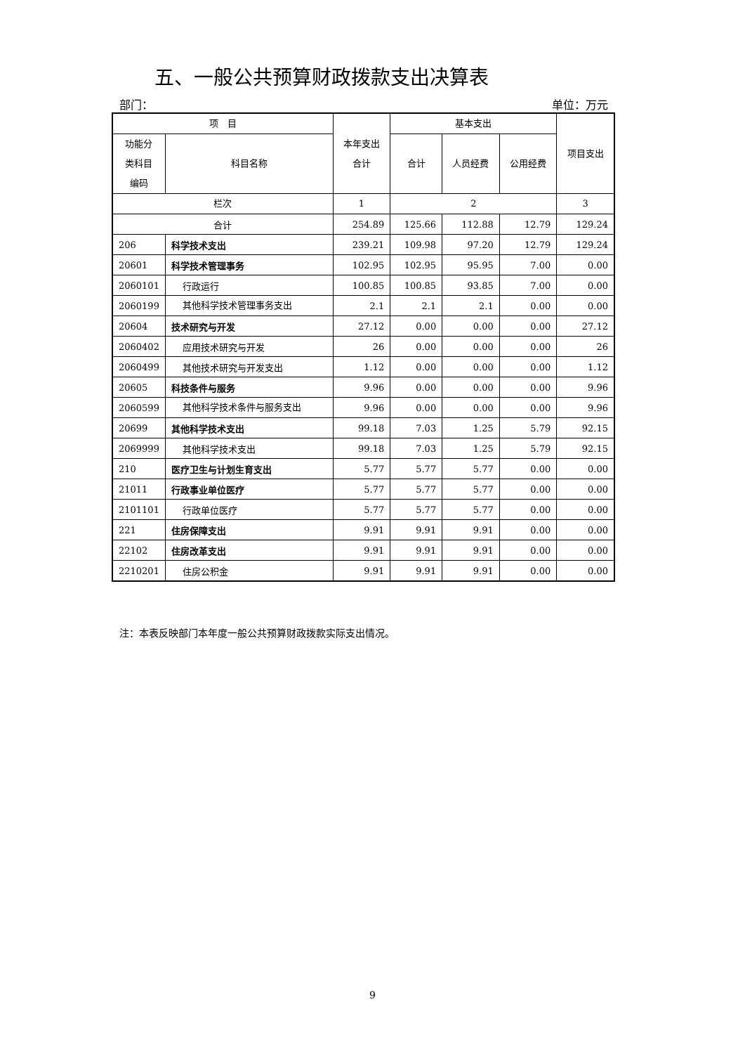五、一般公共预算财政拨款支出决算表
部门： 单位：万元
| 项 目 | | 本年支出 合计 | 基本支出 | | | 项目支出 |
| --- | --- | --- | --- | --- | --- | --- |
| 功能分 类科目 编码 | 科目名称 | | 合计 | 人员经费 | 公用经费 | |
| 栏次 | | 1 | 2 | | | 3 |
| 合计 | | 254.89 | 125.66 | 112.88 | 12.79 | 129.24 |
| 206 | 科学技术支出 | 239.21 | 109.98 | 97.20 | 12.79 | 129.24 |
| 20601 | 科学技术管理事务 | 102.95 | 102.95 | 95.95 | 7.00 | 0.00 |
| 2060101 | 行政运行 | 100.85 | 100.85 | 93.85 | 7.00 | 0.00 |
| 2060199 | 其他科学技术管理事务支出 | 2.1 | 2.1 | 2.1 | 0.00 | 0.00 |
| 20604 | 技术研究与开发 | 27.12 | 0.00 | 0.00 | 0.00 | 27.12 |
| 2060402 | 应用技术研究与开发 | 26 | 0.00 | 0.00 | 0.00 | 26 |
| 2060499 | 其他技术研究与开发支出 | 1.12 | 0.00 | 0.00 | 0.00 | 1.12 |
| 20605 | 科技条件与服务 | 9.96 | 0.00 | 0.00 | 0.00 | 9.96 |
| 2060599 | 其他科学技术条件与服务支出 | 9.96 | 0.00 | 0.00 | 0.00 | 9.96 |
| 20699 | 其他科学技术支出 | 99.18 | 7.03 | 1.25 | 5.79 | 92.15 |
| 2069999 | 其他科学技术支出 | 99.18 | 7.03 | 1.25 | 5.79 | 92.15 |
| 210 | 医疗卫生与计划生育支出 | 5.77 | 5.77 | 5.77 | 0.00 | 0.00 |
| 21011 | 行政事业单位医疗 | 5.77 | 5.77 | 5.77 | 0.00 | 0.00 |
| 2101101 | 行政单位医疗 | 5.77 | 5.77 | 5.77 | 0.00 | 0.00 |
| 221 | 住房保障支出 | 9.91 | 9.91 | 9.91 | 0.00 | 0.00 |
| 22102 | 住房改革支出 | 9.91 | 9.91 | 9.91 | 0.00 | 0.00 |
| 2210201 | 住房公积金 | 9.91 | 9.91 | 9.91 | 0.00 | 0.00 |
注：本表反映部门本年度一般公共预算财政拨款实际支出情况。
9